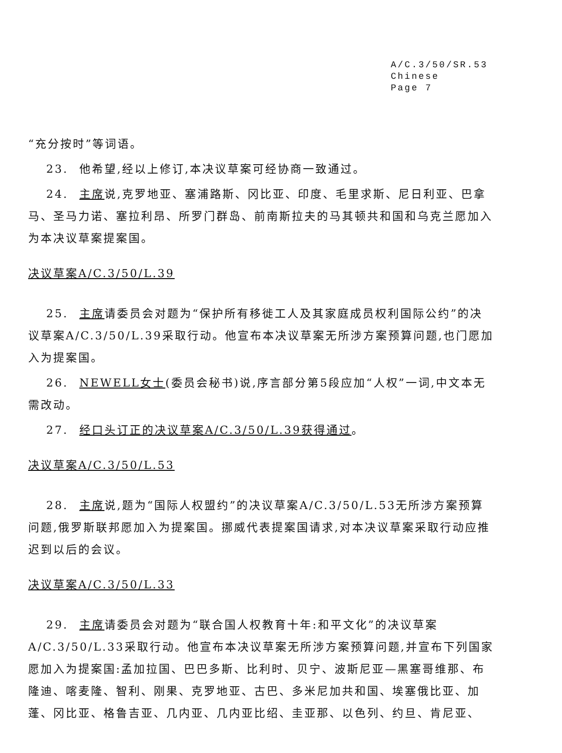A/C.3/50/SR.53
Chinese
Page 7
“充分按时”等词语。
23. 他希望,经以上修订,本决议草案可经协商一致通过。
24. 主席说,克罗地亚、塞浦路斯、冈比亚、印度、毛里求斯、尼日利亚、巴拿马、圣马力诺、塞拉利昂、所罗门群岛、前南斯拉夫的马其顿共和国和乌克兰愿加入为本决议草案提案国。
决议草案A/C.3/50/L.39
25. 主席请委员会对题为“保护所有移徙工人及其家庭成员权利国际公约”的决议草案A/C.3/50/L.39采取行动。他宣布本决议草案无所涉方案预算问题,也门愿加入为提案国。
26. NEWELL女士(委员会秘书)说,序言部分第5段应加“人权”一词,中文本无需改动。
27. 经口头订正的决议草案A/C.3/50/L.39获得通过。
决议草案A/C.3/50/L.53
28. 主席说,题为“国际人权盟约”的决议草案A/C.3/50/L.53无所涉方案预算问题,俄罗斯联邦愿加入为提案国。挪威代表提案国请求,对本决议草案采取行动应推迟到以后的会议。
决议草案A/C.3/50/L.33
29. 主席请委员会对题为“联合国人权教育十年:和平文化”的决议草案A/C.3/50/L.33采取行动。他宣布本决议草案无所涉方案预算问题,并宣布下列国家愿加入为提案国:孟加拉国、巴巴多斯、比利时、贝宁、波斯尼亚—黑塞哥维那、布隆迪、喀麦隆、智利、刚果、克罗地亚、古巴、多米尼加共和国、埃塞俄比亚、加蓬、冈比亚、格鲁吉亚、几内亚、几内亚比绍、圭亚那、以色列、约旦、肯尼亚、